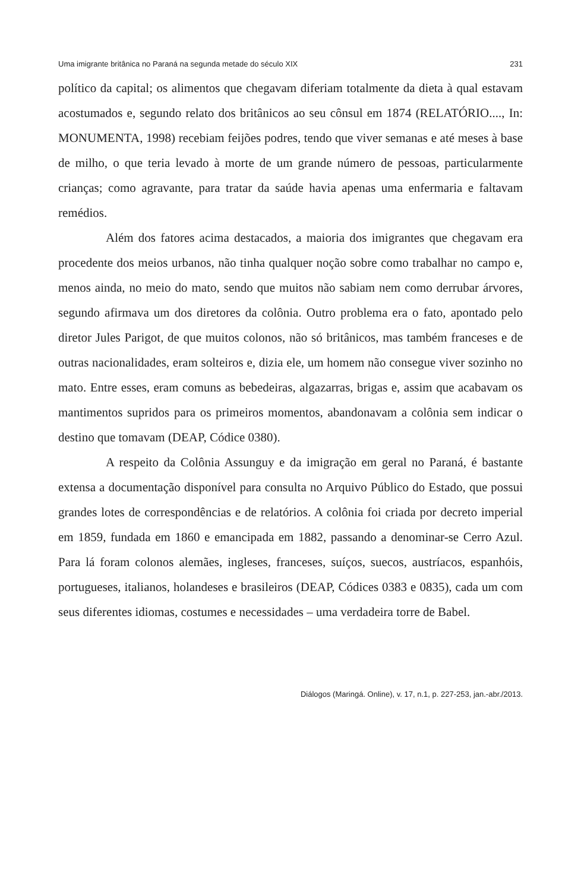Uma imigrante britânica no Paraná na segunda metade do século XIX 231
político da capital; os alimentos que chegavam diferiam totalmente da dieta à qual estavam acostumados e, segundo relato dos britânicos ao seu cônsul em 1874 (RELATÓRIO...., In: MONUMENTA, 1998) recebiam feijões podres, tendo que viver semanas e até meses à base de milho, o que teria levado à morte de um grande número de pessoas, particularmente crianças; como agravante, para tratar da saúde havia apenas uma enfermaria e faltavam remédios.
Além dos fatores acima destacados, a maioria dos imigrantes que chegavam era procedente dos meios urbanos, não tinha qualquer noção sobre como trabalhar no campo e, menos ainda, no meio do mato, sendo que muitos não sabiam nem como derrubar árvores, segundo afirmava um dos diretores da colônia. Outro problema era o fato, apontado pelo diretor Jules Parigot, de que muitos colonos, não só britânicos, mas também franceses e de outras nacionalidades, eram solteiros e, dizia ele, um homem não consegue viver sozinho no mato. Entre esses, eram comuns as bebedeiras, algazarras, brigas e, assim que acabavam os mantimentos supridos para os primeiros momentos, abandonavam a colônia sem indicar o destino que tomavam (DEAP, Códice 0380).
A respeito da Colônia Assunguy e da imigração em geral no Paraná, é bastante extensa a documentação disponível para consulta no Arquivo Público do Estado, que possui grandes lotes de correspondências e de relatórios. A colônia foi criada por decreto imperial em 1859, fundada em 1860 e emancipada em 1882, passando a denominar-se Cerro Azul. Para lá foram colonos alemães, ingleses, franceses, suíços, suecos, austríacos, espanhóis, portugueses, italianos, holandeses e brasileiros (DEAP, Códices 0383 e 0835), cada um com seus diferentes idiomas, costumes e necessidades – uma verdadeira torre de Babel.
Diálogos (Maringá. Online), v. 17, n.1, p. 227-253, jan.-abr./2013.